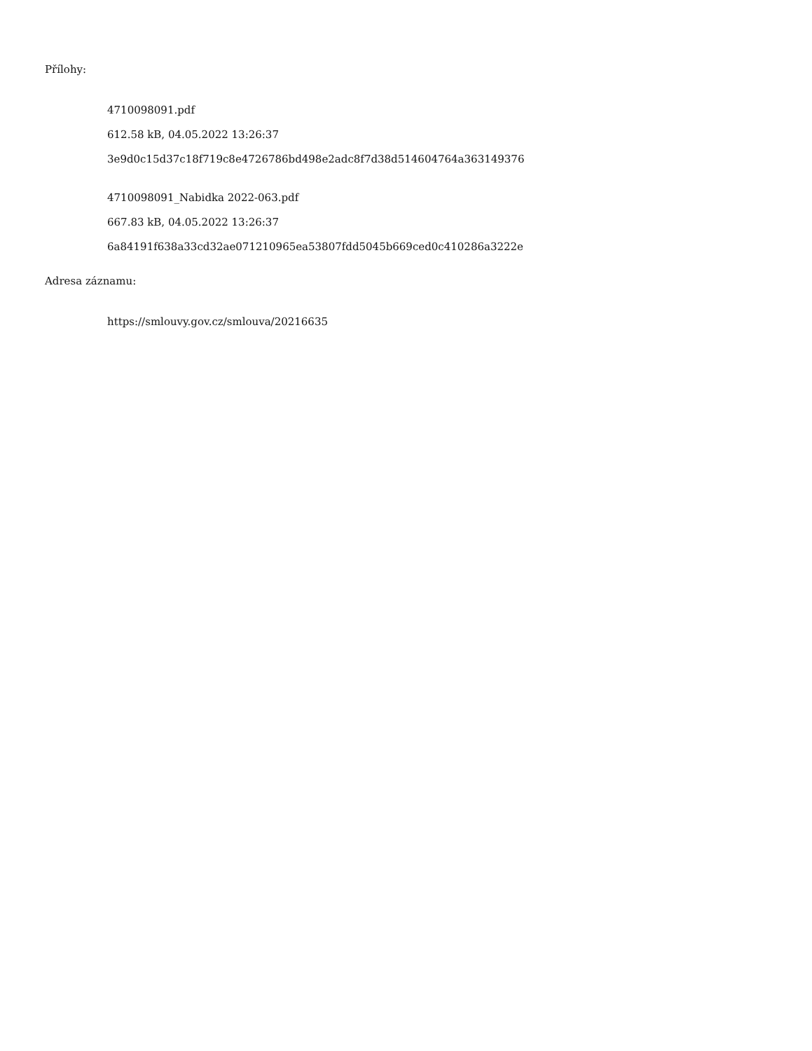Přílohy:
4710098091.pdf
612.58 kB, 04.05.2022 13:26:37
3e9d0c15d37c18f719c8e4726786bd498e2adc8f7d38d514604764a363149376
4710098091_Nabidka 2022-063.pdf
667.83 kB, 04.05.2022 13:26:37
6a84191f638a33cd32ae071210965ea53807fdd5045b669ced0c410286a3222e
Adresa záznamu:
https://smlouvy.gov.cz/smlouva/20216635